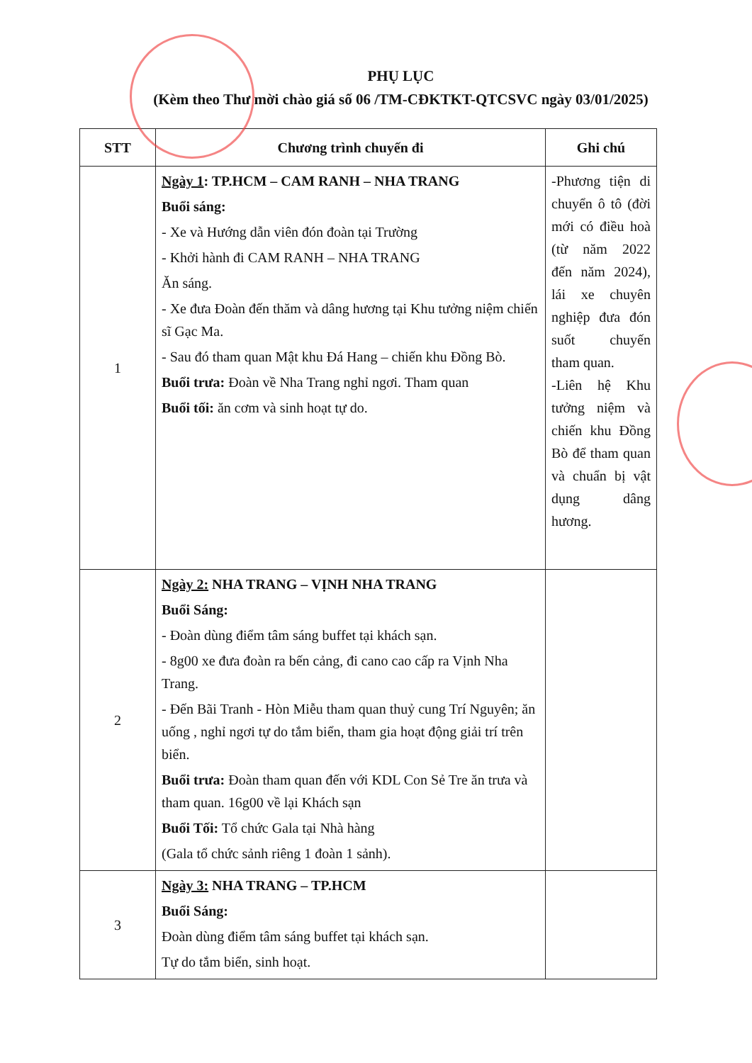PHỤ LỤC
(Kèm theo Thư mời chào giá số 06 /TM-CĐKTKT-QTCSVC ngày 03/01/2025)
| STT | Chương trình chuyến đi | Ghi chú |
| --- | --- | --- |
| 1 | Ngày 1 : TP.HCM – CAM RANH – NHA TRANG Buổi sáng: - Xe và Hướng dẫn viên đón đoàn tại Trường - Khởi hành đi CAM RANH – NHA TRANG Ăn sáng. - Xe đưa Đoàn đến thăm và dâng hương tại Khu tưởng niệm chiến sĩ Gạc Ma. - Sau đó tham quan Mật khu Đá Hang – chiến khu Đồng Bò. Buổi trưa: Đoàn về Nha Trang nghỉ ngơi. Tham quan Buổi tối: ăn cơm và sinh hoạt tự do. | -Phương tiện di chuyển ô tô (đời mới có điều hoà (từ năm 2022 đến năm 2024), lái xe chuyên nghiệp đưa đón suốt chuyến tham quan. -Liên hệ Khu tưởng niệm và chiến khu Đồng Bò để tham quan và chuẩn bị vật dụng dâng hương. |
| 2 | Ngày 2: NHA TRANG – VỊNH NHA TRANG Buổi Sáng: - Đoàn dùng điểm tâm sáng buffet tại khách sạn. - 8g00 xe đưa đoàn ra bến cảng, đi cano cao cấp ra Vịnh Nha Trang. - Đến Bãi Tranh - Hòn Miễu tham quan thuỷ cung Trí Nguyên; ăn uống , nghỉ ngơi tự do tắm biển, tham gia hoạt động giải trí trên biển. Buổi trưa: Đoàn tham quan đến với KDL Con Sẻ Tre ăn trưa và tham quan. 16g00 về lại Khách sạn Buổi Tối: Tổ chức Gala tại Nhà hàng (Gala tổ chức sảnh riêng 1 đoàn 1 sảnh). | |
| 3 | Ngày 3: NHA TRANG – TP.HCM Buổi Sáng: Đoàn dùng điểm tâm sáng buffet tại khách sạn. Tự do tắm biển, sinh hoạt. | |